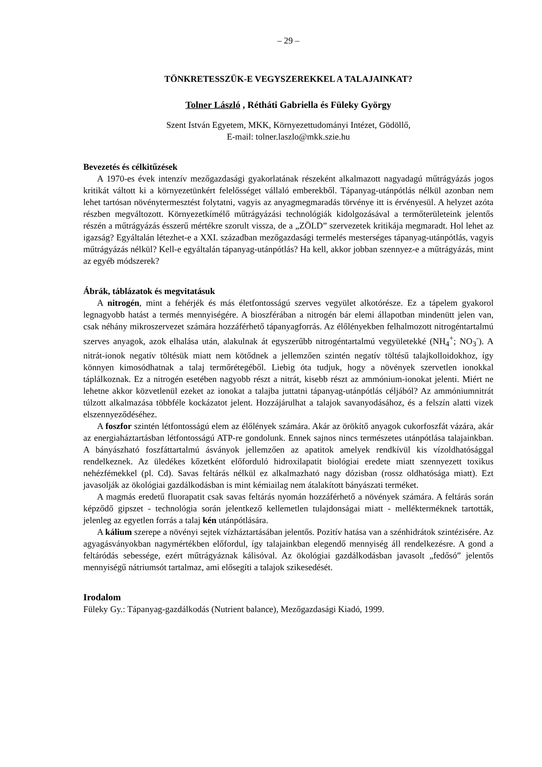– 29 –
TÖNKRETESSZÜK-E VEGYSZEREKKEL A TALAJAINKAT?
Tolner László , Rétháti Gabriella és Füleky György
Szent István Egyetem, MKK, Környezettudományi Intézet, Gödöllő,
E-mail: tolner.laszlo@mkk.szie.hu
Bevezetés és célkitűzések
A 1970-es évek intenzív mezőgazdasági gyakorlatának részeként alkalmazott nagyadagú műtrágyázás jogos kritikát váltott ki a környezetünkért felelősséget vállaló emberekből. Tápanyag-utánpótlás nélkül azonban nem lehet tartósan növénytermesztést folytatni, vagyis az anyagmegmaradás törvénye itt is érvényesül. A helyzet azóta részben megváltozott. Környezetkímélő műtrágyázási technológiák kidolgozásával a termőterületeink jelentős részén a műtrágyázás ésszerű mértékre szorult vissza, de a „ZÖLD” szervezetek kritikája megmaradt. Hol lehet az igazság? Egyáltalán létezhet-e a XXI. században mezőgazdasági termelés mesterséges tápanyag-utánpótlás, vagyis műtrágyázás nélkül? Kell-e egyáltalán tápanyag-utánpótlás? Ha kell, akkor jobban szennyez-e a műtrágyázás, mint az egyéb módszerek?
Ábrák, táblázatok és megvitatásuk
A nitrogén, mint a fehérjék és más életfontosságú szerves vegyület alkotórésze. Ez a tápelem gyakorol legnagyobb hatást a termés mennyiségére. A bioszférában a nitrogén bár elemi állapotban mindenütt jelen van, csak néhány mikroszervezet számára hozzáférhető tápanyagforrás. Az élőlényekben felhalmozott nitrogéntartalmú szerves anyagok, azok elhalása után, alakulnak át egyszerűbb nitrogéntartalmú vegyületekké (NH<sub>4</sub><sup>+</sup>; NO<sub>3</sub><sup>-</sup>). A nitrát-ionok negatív töltésük miatt nem kötődnek a jellemzően szintén negatív töltésű talajkolloidokhoz, így könnyen kimosódhatnak a talaj termőrétegéből. Liebig óta tudjuk, hogy a növények szervetlen ionokkal táplálkoznak. Ez a nitrogén esetében nagyobb részt a nitrát, kisebb részt az ammónium-ionokat jelenti. Miért ne lehetne akkor közvetlenül ezeket az ionokat a talajba juttatni tápanyag-utánpótlás céljából? Az ammóniumnitrát túlzott alkalmazása többféle kockázatot jelent. Hozzájárulhat a talajok savanyodásához, és a felszín alatti vizek elszennyeződéséhez.
A foszfor szintén létfontosságú elem az élőlények számára. Akár az örökítő anyagok cukorfoszfát vázára, akár az energiaháztartásban létfontosságú ATP-re gondolunk. Ennek sajnos nincs természetes utánpótlása talajainkban. A bányászható foszfáttartalmú ásványok jellemzően az apatitok amelyek rendkívül kis vízoldhatósággal rendelkeznek. Az üledékes kőzetként előforduló hidroxilapatit biológiai eredete miatt szennyezett toxikus nehézfémekkel (pl. Cd). Savas feltárás nélkül ez alkalmazható nagy dózisban (rossz oldhatósága miatt). Ezt javasolják az ökológiai gazdálkodásban is mint kémiailag nem átalakított bányászati terméket.
A magmás eredetű fluorapatit csak savas feltárás nyomán hozzáférhető a növények számára. A feltárás során képződő gipszet - technológia során jelentkező kellemetlen tulajdonságai miatt - mellékterméknek tartották, jelenleg az egyetlen forrás a talaj kén utánpótlására.
A kálium szerepe a növényi sejtek vízháztartásában jelentős. Pozitív hatása van a szénhidrátok szintézisére. Az agyagásványokban nagymértékben előfordul, így talajainkban elegendő mennyiség áll rendelkezésre. A gond a feltáródás sebessége, ezért műtrágyáznak kálisóval. Az ökológiai gazdálkodásban javasolt „fedősó” jelentős mennyiségű nátriumsót tartalmaz, ami elősegíti a talajok szikesedését.
Irodalom
Füleky Gy.: Tápanyag-gazdálkodás (Nutrient balance), Mezőgazdasági Kiadó, 1999.